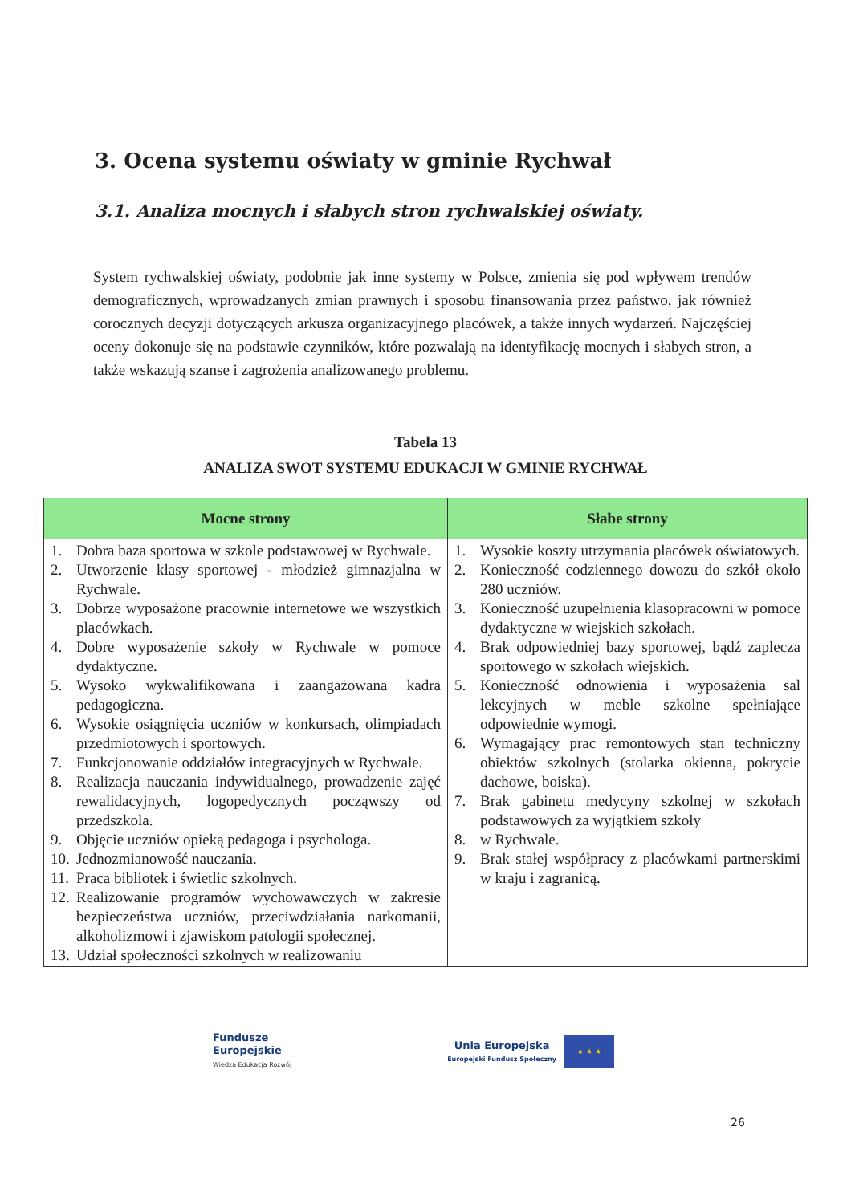3. Ocena systemu oświaty w gminie Rychwał
3.1. Analiza mocnych i słabych stron rychwalskiej oświaty.
System rychwalskiej oświaty, podobnie jak inne systemy w Polsce, zmienia się pod wpływem trendów demograficznych, wprowadzanych zmian prawnych i sposobu finansowania przez państwo, jak również corocznych decyzji dotyczących arkusza organizacyjnego placówek, a także innych wydarzeń. Najczęściej oceny dokonuje się na podstawie czynników, które pozwalają na identyfikację mocnych i słabych stron, a także wskazują szanse i zagrożenia analizowanego problemu.
Tabela 13
ANALIZA SWOT SYSTEMU EDUKACJI W GMINIE RYCHWAŁ
| Mocne strony | Słabe strony |
| --- | --- |
| 1. Dobra baza sportowa w szkole podstawowej w Rychwale. 2. Utworzenie klasy sportowej - młodzież gimnazjalna w Rychwale. 3. Dobrze wyposażone pracownie internetowe we wszystkich placówkach. 4. Dobre wyposażenie szkoły w Rychwale w pomoce dydaktyczne. 5. Wysoko wykwalifikowana i zaangażowana kadra pedagogiczna. 6. Wysokie osiągnięcia uczniów w konkursach, olimpiadach przedmiotowych i sportowych. 7. Funkcjonowanie oddziałów integracyjnych w Rychwale. 8. Realizacja nauczania indywidualnego, prowadzenie zajęć rewalidacyjnych, logopedycznych począwszy od przedszkola. 9. Objęcie uczniów opieką pedagoga i psychologa. 10. Jednozmianowość nauczania. 11. Praca bibliotek i świetlic szkolnych. 12. Realizowanie programów wychowawczych w zakresie bezpieczeństwa uczniów, przeciwdziałania narkomanii, alkoholizmowi i zjawiskom patologii społecznej. 13. Udział społeczności szkolnych w realizowaniu | 1. Wysokie koszty utrzymania placówek oświatowych. 2. Konieczność codziennego dowozu do szkół około 280 uczniów. 3. Konieczność uzupełnienia klasopracowni w pomoce dydaktyczne w wiejskich szkołach. 4. Brak odpowiedniej bazy sportowej, bądź zaplecza sportowego w szkołach wiejskich. 5. Konieczność odnowienia i wyposażenia sal lekcyjnych w meble szkolne spełniające odpowiednie wymogi. 6. Wymagający prac remontowych stan techniczny obiektów szkolnych (stolarka okienna, pokrycie dachowe, boiska). 7. Brak gabinetu medycyny szkolnej w szkołach podstawowych za wyjątkiem szkoły 8. w Rychwale. 9. Brak stałej współpracy z placówkami partnerskimi w kraju i zagranicą. |
Fundusze
Europejskie
Wiedza Edukacja Rozwój
Unia Europejska
Europejski Fundusz Społeczny
★ ★ ★
26